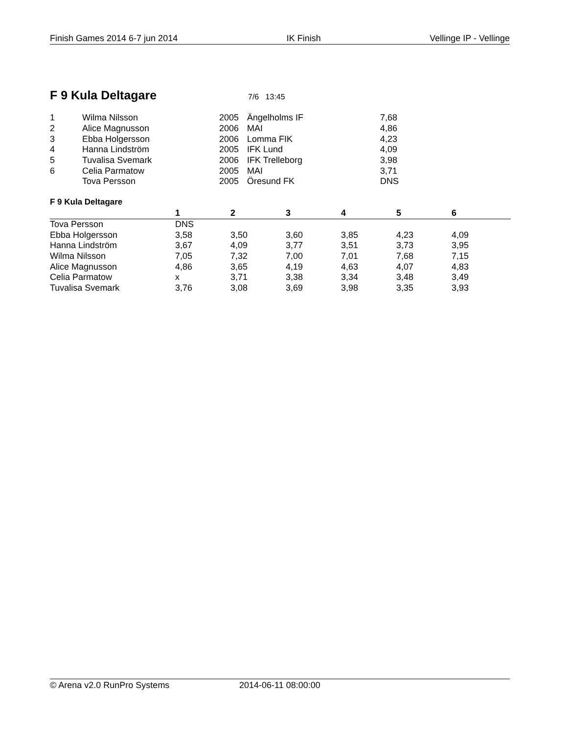Finish Games 2014 6-7 jun 2014 IK Finish Vellinge IP - Vellinge
F 9 Kula Deltagare
7/6 13:45
| 1 | Wilma Nilsson | 2005 | Ängelholms IF | 7,68 |
| 2 | Alice Magnusson | 2006 | MAI | 4,86 |
| 3 | Ebba Holgersson | 2006 | Lomma FIK | 4,23 |
| 4 | Hanna Lindström | 2005 | IFK Lund | 4,09 |
| 5 | Tuvalisa Svemark | 2006 | IFK Trelleborg | 3,98 |
| 6 | Celia Parmatow | 2005 | MAI | 3,71 |
| | Tova Persson | 2005 | Öresund FK | DNS |
F 9 Kula Deltagare
| | 1 | 2 | 3 | 4 | 5 | 6 |
| --- | --- | --- | --- | --- | --- | --- |
| Tova Persson | DNS | | | | | |
| Ebba Holgersson | 3,58 | 3,50 | 3,60 | 3,85 | 4,23 | 4,09 |
| Hanna Lindström | 3,67 | 4,09 | 3,77 | 3,51 | 3,73 | 3,95 |
| Wilma Nilsson | 7,05 | 7,32 | 7,00 | 7,01 | 7,68 | 7,15 |
| Alice Magnusson | 4,86 | 3,65 | 4,19 | 4,63 | 4,07 | 4,83 |
| Celia Parmatow | x | 3,71 | 3,38 | 3,34 | 3,48 | 3,49 |
| Tuvalisa Svemark | 3,76 | 3,08 | 3,69 | 3,98 | 3,35 | 3,93 |
© Arena v2.0 RunPro Systems 2014-06-11 08:00:00